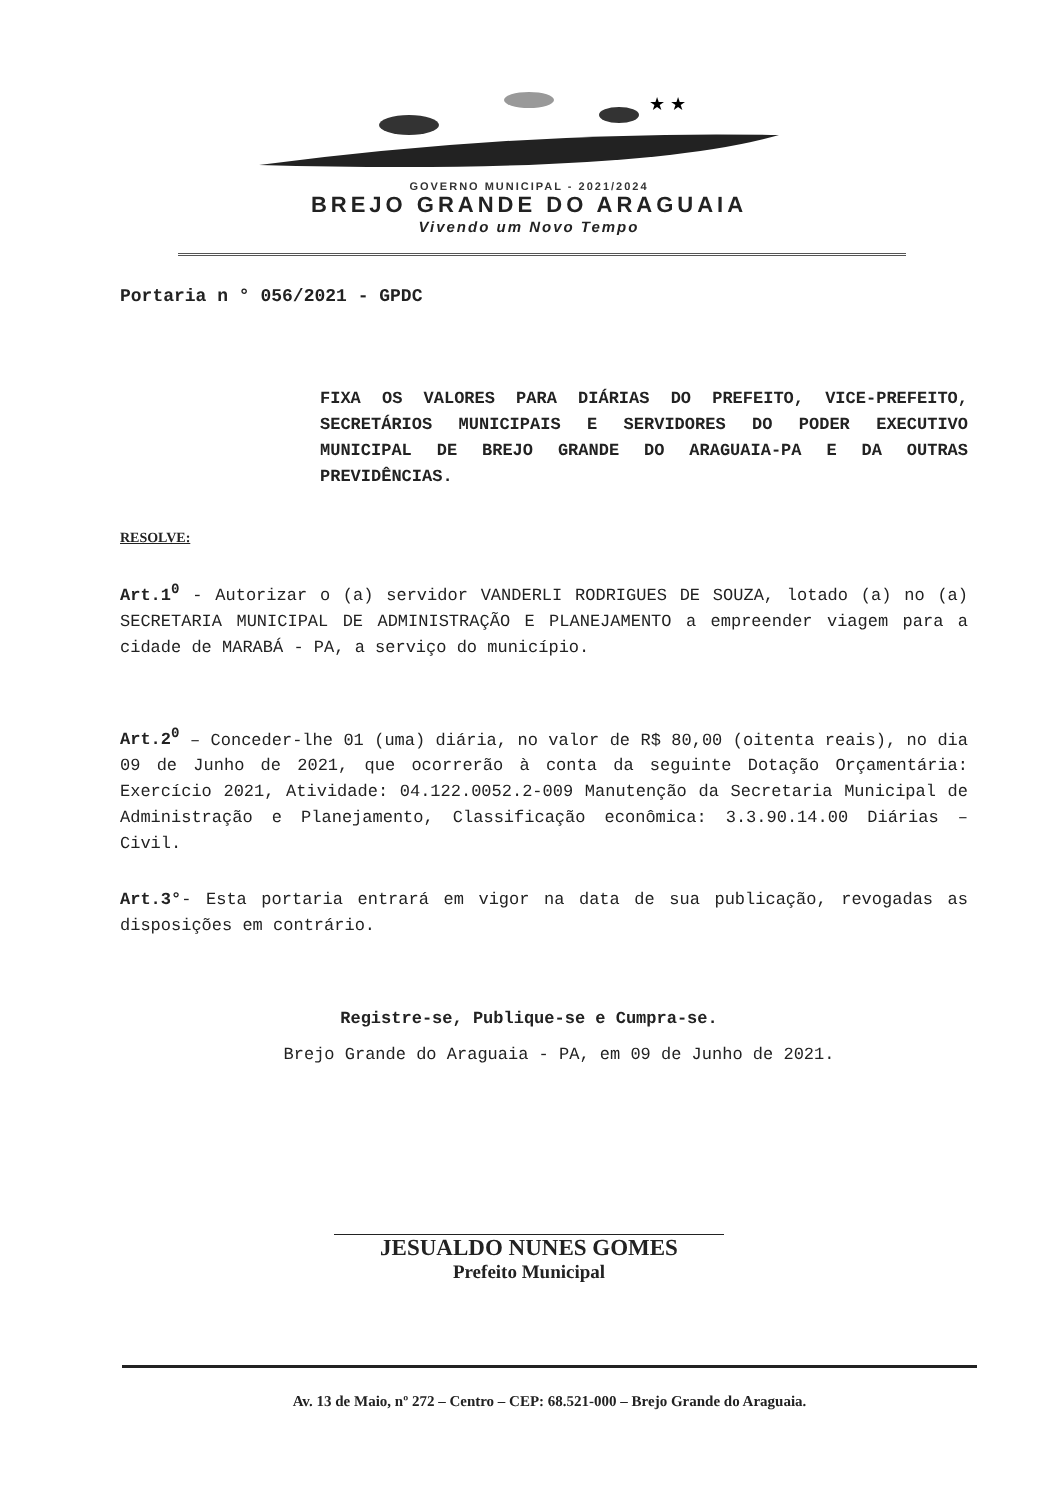★ ★
GOVERNO MUNICIPAL - 2021/2024
BREJO GRANDE DO ARAGUAIA
Vivendo um Novo Tempo
Portaria n ° 056/2021 - GPDC
FIXA OS VALORES PARA DIÁRIAS DO PREFEITO, VICE-PREFEITO, SECRETÁRIOS MUNICIPAIS E SERVIDORES DO PODER EXECUTIVO MUNICIPAL DE BREJO GRANDE DO ARAGUAIA-PA E DA OUTRAS PREVIDÊNCIAS.
RESOLVE:
Art.1<sup>0</sup> - Autorizar o (a) servidor VANDERLI RODRIGUES DE SOUZA, lotado (a) no (a) SECRETARIA MUNICIPAL DE ADMINISTRAÇÃO E PLANEJAMENTO a empreender viagem para a cidade de MARABÁ - PA, a serviço do município.
Art.2<sup>0</sup> – Conceder-lhe 01 (uma) diária, no valor de R$ 80,00 (oitenta reais), no dia 09 de Junho de 2021, que ocorrerão à conta da seguinte Dotação Orçamentária: Exercício 2021, Atividade: 04.122.0052.2-009 Manutenção da Secretaria Municipal de Administração e Planejamento, Classificação econômica: 3.3.90.14.00 Diárias – Civil.
Art.3°- Esta portaria entrará em vigor na data de sua publicação, revogadas as disposições em contrário.
Registre-se, Publique-se e Cumpra-se.
Brejo Grande do Araguaia - PA, em 09 de Junho de 2021.
JESUALDO NUNES GOMES
Prefeito Municipal
Av. 13 de Maio, nº 272 – Centro – CEP: 68.521-000 – Brejo Grande do Araguaia.